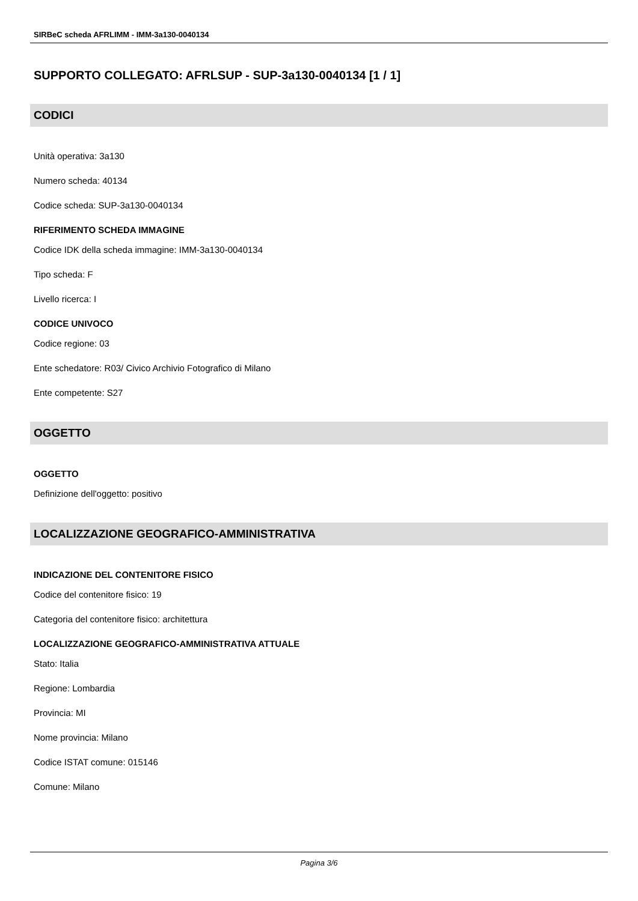SIRBeC scheda AFRLIMM - IMM-3a130-0040134
SUPPORTO COLLEGATO: AFRLSUP - SUP-3a130-0040134 [1 / 1]
CODICI
Unità operativa: 3a130
Numero scheda: 40134
Codice scheda: SUP-3a130-0040134
RIFERIMENTO SCHEDA IMMAGINE
Codice IDK della scheda immagine: IMM-3a130-0040134
Tipo scheda: F
Livello ricerca: I
CODICE UNIVOCO
Codice regione: 03
Ente schedatore: R03/ Civico Archivio Fotografico di Milano
Ente competente: S27
OGGETTO
OGGETTO
Definizione dell'oggetto: positivo
LOCALIZZAZIONE GEOGRAFICO-AMMINISTRATIVA
INDICAZIONE DEL CONTENITORE FISICO
Codice del contenitore fisico: 19
Categoria del contenitore fisico: architettura
LOCALIZZAZIONE GEOGRAFICO-AMMINISTRATIVA ATTUALE
Stato: Italia
Regione: Lombardia
Provincia: MI
Nome provincia: Milano
Codice ISTAT comune: 015146
Comune: Milano
Pagina 3/6